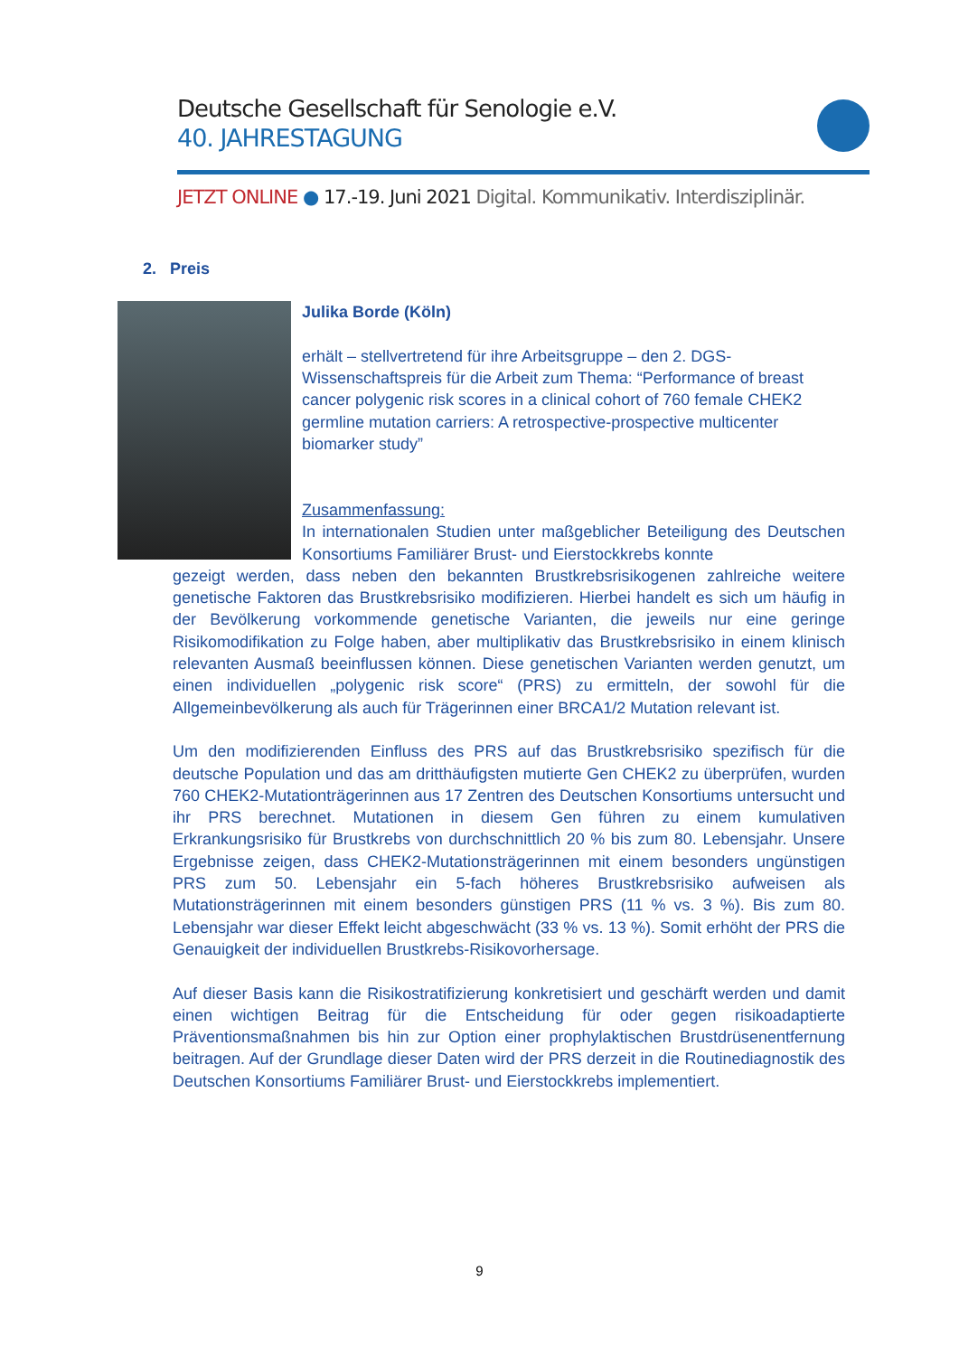Deutsche Gesellschaft für Senologie e.V.
40. JAHRESTAGUNG
JETZT ONLINE ● 17.-19. Juni 2021 Digital. Kommunikativ. Interdisziplinär.
2. Preis
Julika Borde (Köln)
erhält – stellvertretend für ihre Arbeitsgruppe – den 2. DGS-Wissenschaftspreis für die Arbeit zum Thema: “Performance of breast cancer polygenic risk scores in a clinical cohort of 760 female CHEK2 germline mutation carriers: A retrospective-prospective multicenter biomarker study”
Zusammenfassung:
In internationalen Studien unter maßgeblicher Beteiligung des Deutschen Konsortiums Familiärer Brust- und Eierstockkrebs konnte
gezeigt werden, dass neben den bekannten Brustkrebsrisikogenen zahlreiche weitere genetische Faktoren das Brustkrebsrisiko modifizieren. Hierbei handelt es sich um häufig in der Bevölkerung vorkommende genetische Varianten, die jeweils nur eine geringe Risikomodifikation zu Folge haben, aber multiplikativ das Brustkrebsrisiko in einem klinisch relevanten Ausmaß beeinflussen können. Diese genetischen Varianten werden genutzt, um einen individuellen „polygenic risk score“ (PRS) zu ermitteln, der sowohl für die Allgemeinbevölkerung als auch für Trägerinnen einer BRCA1/2 Mutation relevant ist.
Um den modifizierenden Einfluss des PRS auf das Brustkrebsrisiko spezifisch für die deutsche Population und das am dritthäufigsten mutierte Gen CHEK2 zu überprüfen, wurden 760 CHEK2-Mutationträgerinnen aus 17 Zentren des Deutschen Konsortiums untersucht und ihr PRS berechnet. Mutationen in diesem Gen führen zu einem kumulativen Erkrankungsrisiko für Brustkrebs von durchschnittlich 20 % bis zum 80. Lebensjahr. Unsere Ergebnisse zeigen, dass CHEK2-Mutationsträgerinnen mit einem besonders ungünstigen PRS zum 50. Lebensjahr ein 5-fach höheres Brustkrebsrisiko aufweisen als Mutationsträgerinnen mit einem besonders günstigen PRS (11 % vs. 3 %). Bis zum 80. Lebensjahr war dieser Effekt leicht abgeschwächt (33 % vs. 13 %). Somit erhöht der PRS die Genauigkeit der individuellen Brustkrebs-Risikovorhersage.
Auf dieser Basis kann die Risikostratifizierung konkretisiert und geschärft werden und damit einen wichtigen Beitrag für die Entscheidung für oder gegen risikoadaptierte Präventionsmaßnahmen bis hin zur Option einer prophylaktischen Brustdrüsenentfernung beitragen. Auf der Grundlage dieser Daten wird der PRS derzeit in die Routinediagnostik des Deutschen Konsortiums Familiärer Brust- und Eierstockkrebs implementiert.
9